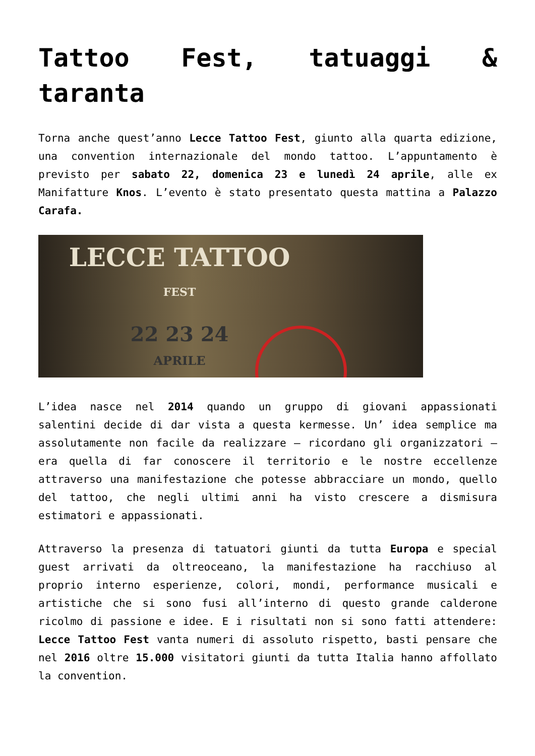Tattoo Fest, tatuaggi & taranta
Torna anche quest’anno Lecce Tattoo Fest, giunto alla quarta edizione, una convention internazionale del mondo tattoo. L’appuntamento è previsto per sabato 22, domenica 23 e lunedì 24 aprile, alle ex Manifatture Knos. L’evento è stato presentato questa mattina a Palazzo Carafa.
LECCE TATTOO
FEST
22 23 24
APRILE
L’idea nasce nel 2014 quando un gruppo di giovani appassionati salentini decide di dar vista a questa kermesse. Un’ idea semplice ma assolutamente non facile da realizzare – ricordano gli organizzatori – era quella di far conoscere il territorio e le nostre eccellenze attraverso una manifestazione che potesse abbracciare un mondo, quello del tattoo, che negli ultimi anni ha visto crescere a dismisura estimatori e appassionati.
Attraverso la presenza di tatuatori giunti da tutta Europa e special guest arrivati da oltreoceano, la manifestazione ha racchiuso al proprio interno esperienze, colori, mondi, performance musicali e artistiche che si sono fusi all’interno di questo grande calderone ricolmo di passione e idee. E i risultati non si sono fatti attendere: Lecce Tattoo Fest vanta numeri di assoluto rispetto, basti pensare che nel 2016 oltre 15.000 visitatori giunti da tutta Italia hanno affollato la convention.